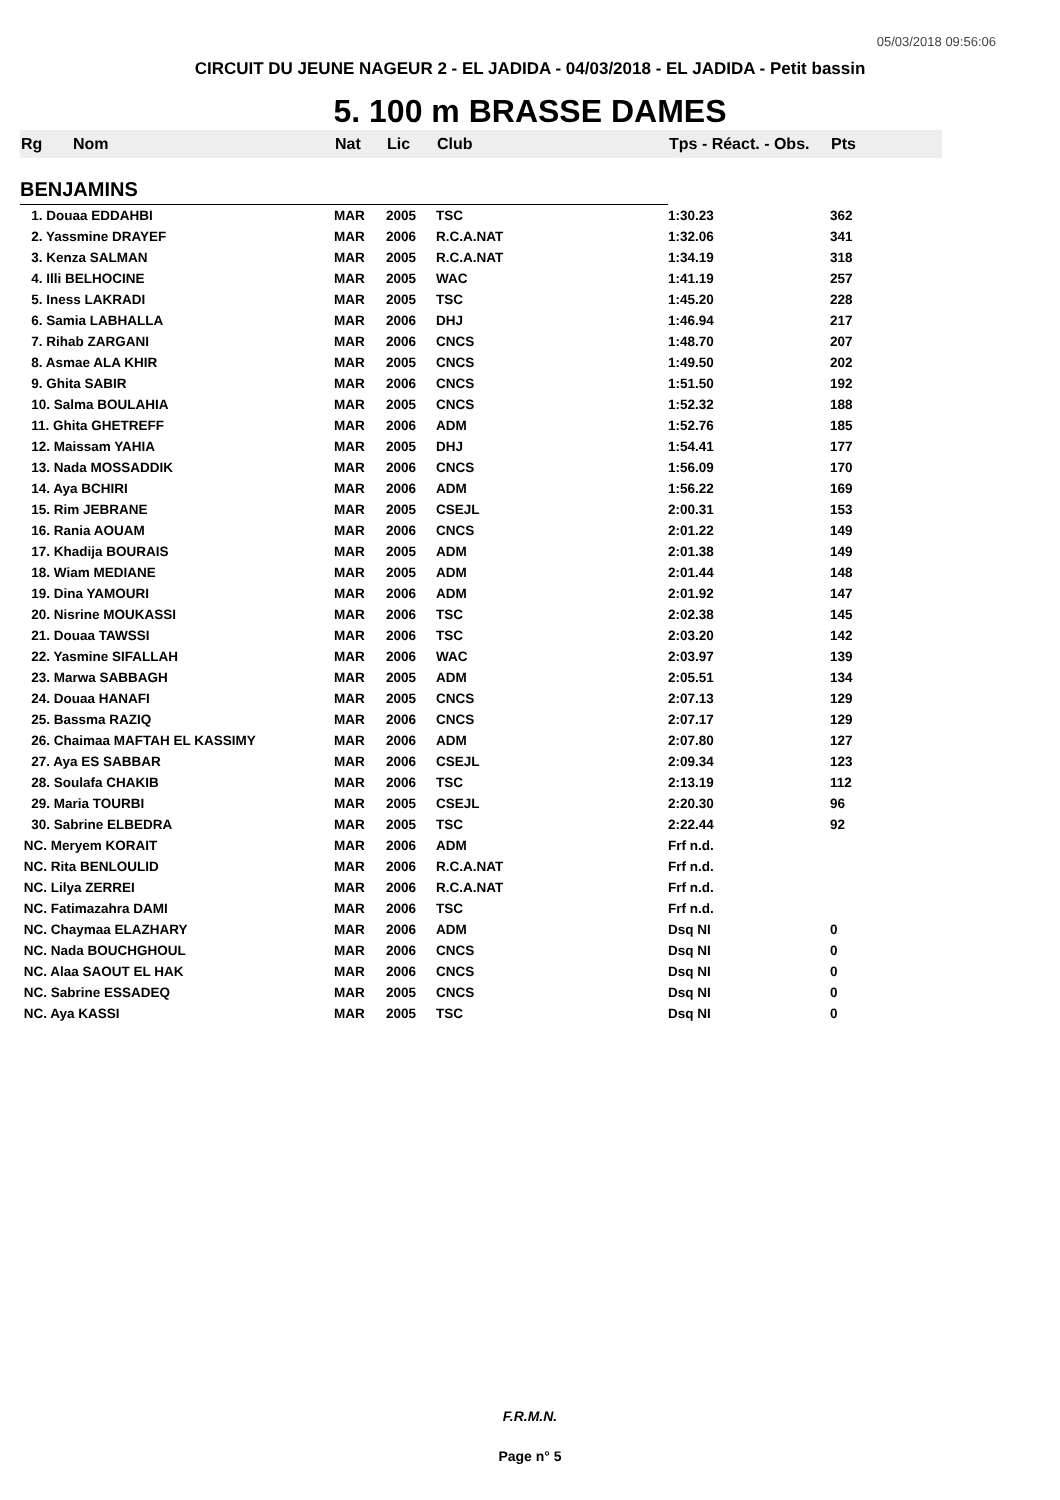05/03/2018 09:56:06
CIRCUIT DU JEUNE NAGEUR 2 - EL JADIDA - 04/03/2018 - EL JADIDA - Petit bassin
5. 100 m BRASSE DAMES
| Rg | Nom | Nat | Lic | Club | Tps - Réact. - Obs. | Pts |
| --- | --- | --- | --- | --- | --- | --- |
| BENJAMINS | | | | | | |
| 1. Douaa EDDAHBI | | MAR | 2005 | TSC | 1:30.23 | 362 |
| 2. Yassmine DRAYEF | | MAR | 2006 | R.C.A.NAT | 1:32.06 | 341 |
| 3. Kenza SALMAN | | MAR | 2005 | R.C.A.NAT | 1:34.19 | 318 |
| 4. Illi BELHOCINE | | MAR | 2005 | WAC | 1:41.19 | 257 |
| 5. Iness LAKRADI | | MAR | 2005 | TSC | 1:45.20 | 228 |
| 6. Samia LABHALLA | | MAR | 2006 | DHJ | 1:46.94 | 217 |
| 7. Rihab ZARGANI | | MAR | 2006 | CNCS | 1:48.70 | 207 |
| 8. Asmae ALA KHIR | | MAR | 2005 | CNCS | 1:49.50 | 202 |
| 9. Ghita SABIR | | MAR | 2006 | CNCS | 1:51.50 | 192 |
| 10. Salma BOULAHIA | | MAR | 2005 | CNCS | 1:52.32 | 188 |
| 11. Ghita GHETREFF | | MAR | 2006 | ADM | 1:52.76 | 185 |
| 12. Maissam YAHIA | | MAR | 2005 | DHJ | 1:54.41 | 177 |
| 13. Nada MOSSADDIK | | MAR | 2006 | CNCS | 1:56.09 | 170 |
| 14. Aya BCHIRI | | MAR | 2006 | ADM | 1:56.22 | 169 |
| 15. Rim JEBRANE | | MAR | 2005 | CSEJL | 2:00.31 | 153 |
| 16. Rania AOUAM | | MAR | 2006 | CNCS | 2:01.22 | 149 |
| 17. Khadija BOURAIS | | MAR | 2005 | ADM | 2:01.38 | 149 |
| 18. Wiam MEDIANE | | MAR | 2005 | ADM | 2:01.44 | 148 |
| 19. Dina YAMOURI | | MAR | 2006 | ADM | 2:01.92 | 147 |
| 20. Nisrine MOUKASSI | | MAR | 2006 | TSC | 2:02.38 | 145 |
| 21. Douaa TAWSSI | | MAR | 2006 | TSC | 2:03.20 | 142 |
| 22. Yasmine SIFALLAH | | MAR | 2006 | WAC | 2:03.97 | 139 |
| 23. Marwa SABBAGH | | MAR | 2005 | ADM | 2:05.51 | 134 |
| 24. Douaa HANAFI | | MAR | 2005 | CNCS | 2:07.13 | 129 |
| 25. Bassma RAZIQ | | MAR | 2006 | CNCS | 2:07.17 | 129 |
| 26. Chaimaa MAFTAH EL KASSIMY | | MAR | 2006 | ADM | 2:07.80 | 127 |
| 27. Aya ES SABBAR | | MAR | 2006 | CSEJL | 2:09.34 | 123 |
| 28. Soulafa CHAKIB | | MAR | 2006 | TSC | 2:13.19 | 112 |
| 29. Maria TOURBI | | MAR | 2005 | CSEJL | 2:20.30 | 96 |
| 30. Sabrine ELBEDRA | | MAR | 2005 | TSC | 2:22.44 | 92 |
| NC. Meryem KORAIT | | MAR | 2006 | ADM | Frf n.d. | |
| NC. Rita BENLOULID | | MAR | 2006 | R.C.A.NAT | Frf n.d. | |
| NC. Lilya ZERREI | | MAR | 2006 | R.C.A.NAT | Frf n.d. | |
| NC. Fatimazahra DAMI | | MAR | 2006 | TSC | Frf n.d. | |
| NC. Chaymaa ELAZHARY | | MAR | 2006 | ADM | Dsq NI | 0 |
| NC. Nada BOUCHGHOUL | | MAR | 2006 | CNCS | Dsq NI | 0 |
| NC. Alaa SAOUT EL HAK | | MAR | 2006 | CNCS | Dsq NI | 0 |
| NC. Sabrine ESSADEQ | | MAR | 2005 | CNCS | Dsq NI | 0 |
| NC. Aya KASSI | | MAR | 2005 | TSC | Dsq NI | 0 |
F.R.M.N.
Page n° 5